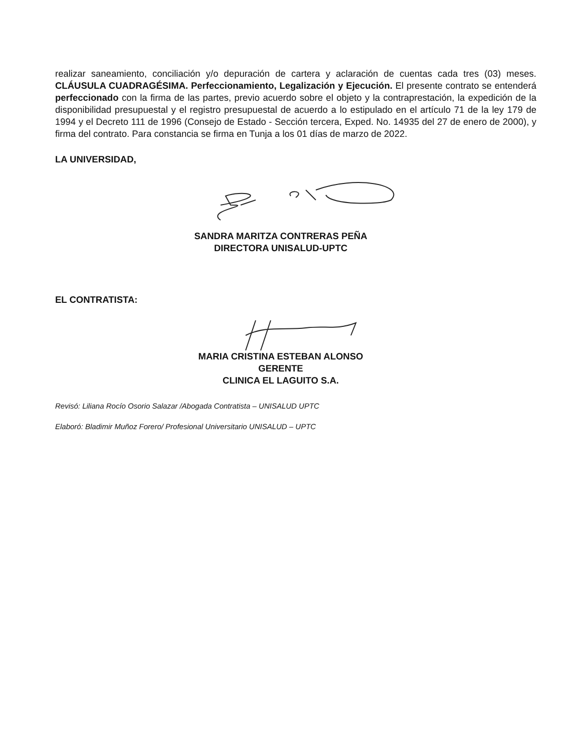realizar saneamiento, conciliación y/o depuración de cartera y aclaración de cuentas cada tres (03) meses. CLÁUSULA CUADRAGÉSIMA. Perfeccionamiento, Legalización y Ejecución. El presente contrato se entenderá perfeccionado con la firma de las partes, previo acuerdo sobre el objeto y la contraprestación, la expedición de la disponibilidad presupuestal y el registro presupuestal de acuerdo a lo estipulado en el artículo 71 de la ley 179 de 1994 y el Decreto 111 de 1996 (Consejo de Estado - Sección tercera, Exped. No. 14935 del 27 de enero de 2000), y firma del contrato. Para constancia se firma en Tunja a los 01 días de marzo de 2022.
LA UNIVERSIDAD,
SANDRA MARITZA CONTRERAS PEÑA
DIRECTORA UNISALUD-UPTC
EL CONTRATISTA:
MARIA CRISTINA ESTEBAN ALONSO
GERENTE
CLINICA EL LAGUITO S.A.
Revisó: Liliana Rocío Osorio Salazar /Abogada Contratista – UNISALUD UPTC
Elaboró: Bladimir Muñoz Forero/ Profesional Universitario UNISALUD – UPTC